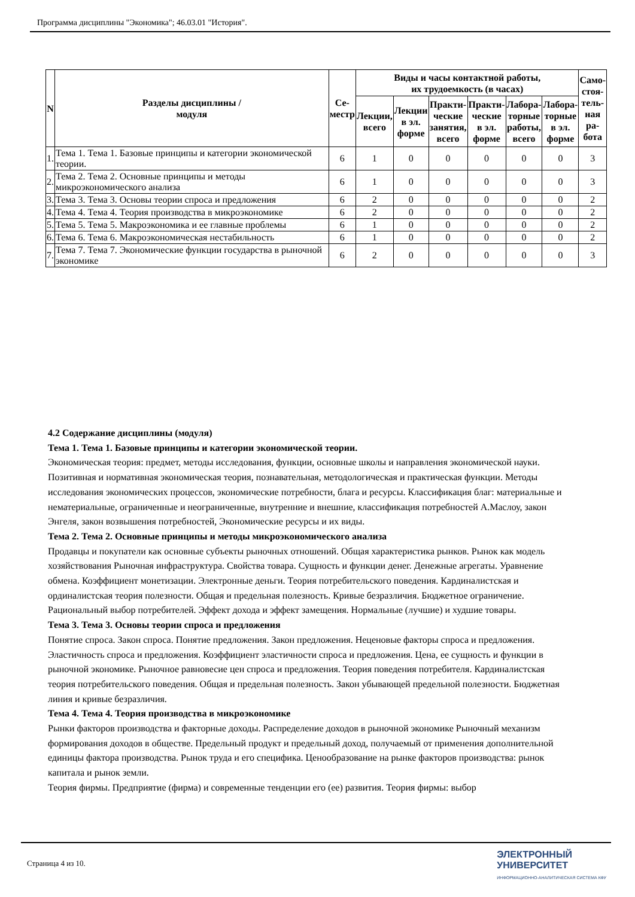Программа дисциплины "Экономика"; 46.03.01 "История".
| N | Разделы дисциплины / модуля | Се- местр | Виды и часы контактной работы, их трудоемкость (в часах) | | | | | | Само- стоя- тель- ная ра- бота |
| --- | --- | --- | --- | --- | --- | --- | --- | --- | --- |
| | | | Лекции, всего | Лекции в эл. форме | Практи- ческие занятия, всего | Практи- ческие в эл. форме | Лабора- торные работы, всего | Лабора- торные в эл. форме | |
| 1. | Тема 1. Тема 1. Базовые принципы и категории экономической теории. | 6 | 1 | 0 | 0 | 0 | 0 | 0 | 3 |
| 2. | Тема 2. Тема 2. Основные принципы и методы микроэкономического анализа | 6 | 1 | 0 | 0 | 0 | 0 | 0 | 3 |
| 3. | Тема 3. Тема 3. Основы теории спроса и предложения | 6 | 2 | 0 | 0 | 0 | 0 | 0 | 2 |
| 4. | Тема 4. Тема 4. Теория производства в микроэкономике | 6 | 2 | 0 | 0 | 0 | 0 | 0 | 2 |
| 5. | Тема 5. Тема 5. Макроэкономика и ее главные проблемы | 6 | 1 | 0 | 0 | 0 | 0 | 0 | 2 |
| 6. | Тема 6. Тема 6. Макроэкономическая нестабильность | 6 | 1 | 0 | 0 | 0 | 0 | 0 | 2 |
| 7. | Тема 7. Тема 7. Экономические функции государства в рыночной экономике | 6 | 2 | 0 | 0 | 0 | 0 | 0 | 3 |
4.2 Содержание дисциплины (модуля)
Тема 1. Тема 1. Базовые принципы и категории экономической теории.
Экономическая теория: предмет, методы исследования, функции, основные школы и направления экономической науки. Позитивная и нормативная экономическая теория, познавательная, методологическая и практическая функции. Методы исследования экономических процессов, экономические потребности, блага и ресурсы. Классификация благ: материальные и нематериальные, ограниченные и неограниченные, внутренние и внешние, классификация потребностей А.Маслоу, закон Энгеля, закон возвышения потребностей, Экономические ресурсы и их виды.
Тема 2. Тема 2. Основные принципы и методы микроэкономического анализа
Продавцы и покупатели как основные субъекты рыночных отношений. Общая характеристика рынков. Рынок как модель хозяйствования Рыночная инфраструктура. Свойства товара. Сущность и функции денег. Денежные агрегаты. Уравнение обмена. Коэффициент монетизации. Электронные деньги. Теория потребительского поведения. Кардиналистская и ординалистская теория полезности. Общая и предельная полезность. Кривые безразличия. Бюджетное ограничение. Рациональный выбор потребителей. Эффект дохода и эффект замещения. Нормальные (лучшие) и худшие товары.
Тема 3. Тема 3. Основы теории спроса и предложения
Понятие спроса. Закон спроса. Понятие предложения. Закон предложения. Неценовые факторы спроса и предложения. Эластичность спроса и предложения. Коэффициент эластичности спроса и предложения. Цена, ее сущность и функции в рыночной экономике. Рыночное равновесие цен спроса и предложения. Теория поведения потребителя. Кардиналистская теория потребительского поведения. Общая и предельная полезность. Закон убывающей предельной полезности. Бюджетная линия и кривые безразличия.
Тема 4. Тема 4. Теория производства в микроэкономике
Рынки факторов производства и факторные доходы. Распределение доходов в рыночной экономике Рыночный механизм формирования доходов в обществе. Предельный продукт и предельный доход, получаемый от применения дополнительной единицы фактора производства. Рынок труда и его специфика. Ценообразование на рынке факторов производства: рынок капитала и рынок земли.
Теория фирмы. Предприятие (фирма) и современные тенденции его (ее) развития. Теория фирмы: выбор
Страница 4 из 10.
ЭЛЕКТРОННЫЙ
УНИВЕРСИТЕТ
ИНФОРМАЦИОННО-АНАЛИТИЧЕСКАЯ СИСТЕМА КФУ